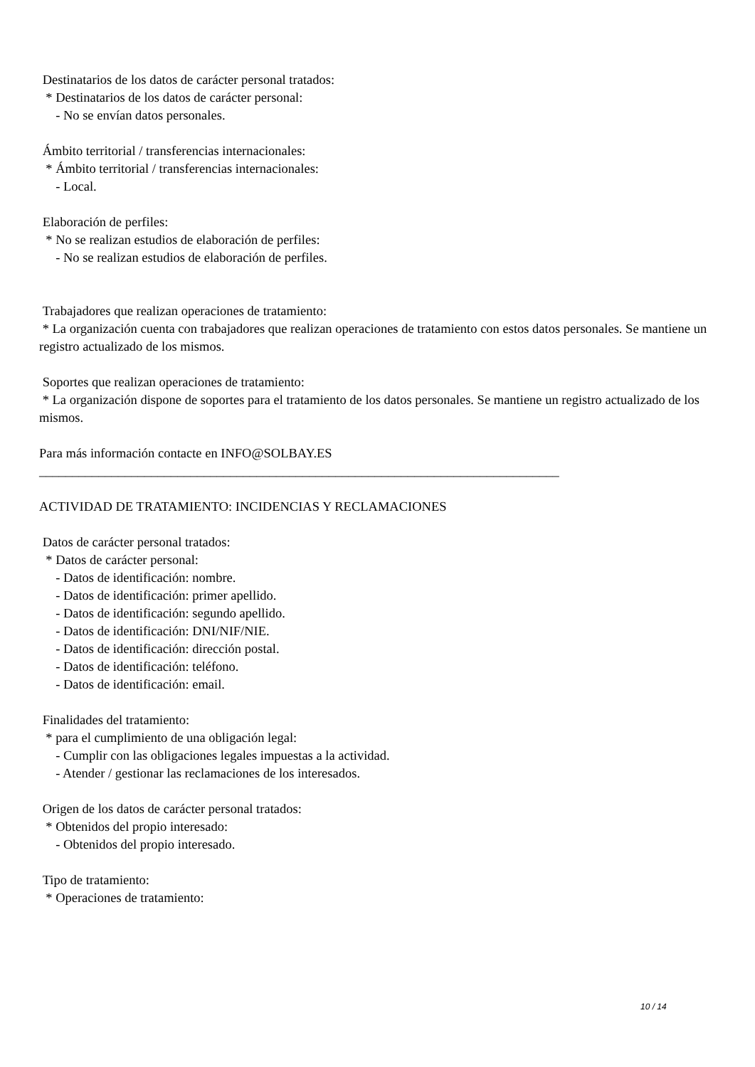Destinatarios de los datos de carácter personal tratados: * Destinatarios de los datos de carácter personal: - No se envían datos personales. Ámbito territorial / transferencias internacionales: * Ámbito territorial / transferencias internacionales: - Local. Elaboración de perfiles: * No se realizan estudios de elaboración de perfiles: - No se realizan estudios de elaboración de perfiles. Trabajadores que realizan operaciones de tratamiento: * La organización cuenta con trabajadores que realizan operaciones de tratamiento con estos datos personales. Se mantiene un registro actualizado de los mismos. Soportes que realizan operaciones de tratamiento: * La organización dispone de soportes para el tratamiento de los datos personales. Se mantiene un registro actualizado de los mismos. Para más información contacte en INFO@SOLBAY.ES _______________________________________________________________________________ ACTIVIDAD DE TRATAMIENTO: INCIDENCIAS Y RECLAMACIONES Datos de carácter personal tratados: * Datos de carácter personal: - Datos de identificación: nombre. - Datos de identificación: primer apellido. - Datos de identificación: segundo apellido. - Datos de identificación: DNI/NIF/NIE. - Datos de identificación: dirección postal. - Datos de identificación: teléfono. - Datos de identificación: email. Finalidades del tratamiento: * para el cumplimiento de una obligación legal: - Cumplir con las obligaciones legales impuestas a la actividad. - Atender / gestionar las reclamaciones de los interesados. Origen de los datos de carácter personal tratados: * Obtenidos del propio interesado: - Obtenidos del propio interesado. Tipo de tratamiento: * Operaciones de tratamiento:
10 / 14